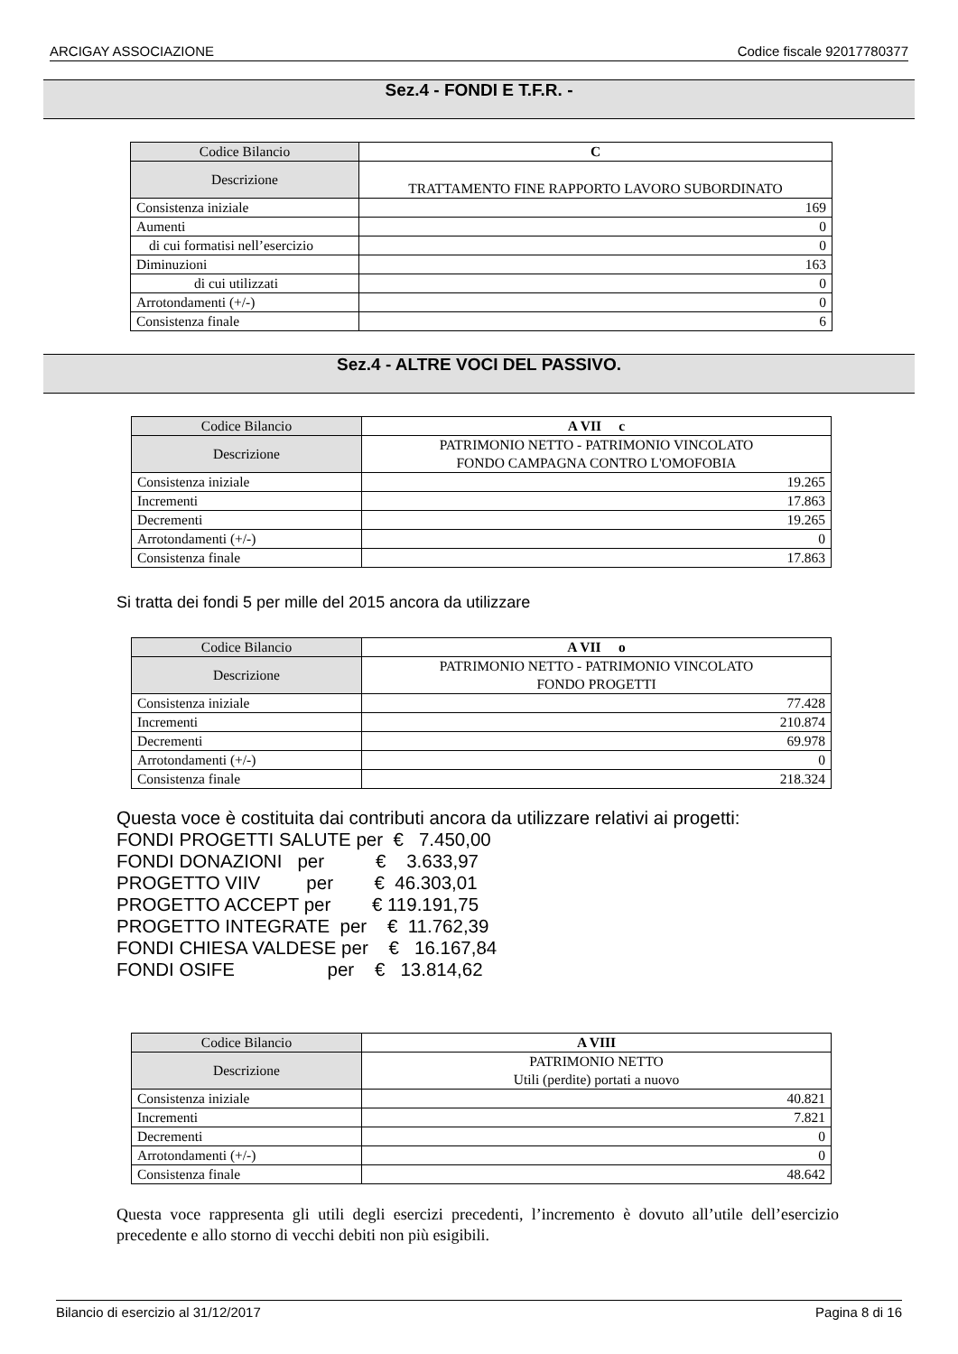ARCIGAY ASSOCIAZIONE Codice fiscale 92017780377
Sez.4 - FONDI E T.F.R. -
| Codice Bilancio | C |
| Descrizione | TRATTAMENTO FINE RAPPORTO LAVORO SUBORDINATO |
| Consistenza iniziale | 169 |
| Aumenti | 0 |
| di cui formatisi nell’esercizio | 0 |
| Diminuzioni | 163 |
| di cui utilizzati | 0 |
| Arrotondamenti (+/-) | 0 |
| Consistenza finale | 6 |
Sez.4 - ALTRE VOCI DEL PASSIVO.
| Codice Bilancio | A VII c |
| Descrizione | PATRIMONIO NETTO - PATRIMONIO VINCOLATO FONDO CAMPAGNA CONTRO L'OMOFOBIA |
| Consistenza iniziale | 19.265 |
| Incrementi | 17.863 |
| Decrementi | 19.265 |
| Arrotondamenti (+/-) | 0 |
| Consistenza finale | 17.863 |
Si tratta dei fondi 5 per mille del 2015 ancora da utilizzare
| Codice Bilancio | A VII o |
| Descrizione | PATRIMONIO NETTO - PATRIMONIO VINCOLATO FONDO PROGETTI |
| Consistenza iniziale | 77.428 |
| Incrementi | 210.874 |
| Decrementi | 69.978 |
| Arrotondamenti (+/-) | 0 |
| Consistenza finale | 218.324 |
Questa voce è costituita dai contributi ancora da utilizzare relativi ai progetti: FONDI PROGETTI SALUTE per € 7.450,00 FONDI DONAZIONI per € 3.633,97 PROGETTO VIIV per € 46.303,01 PROGETTO ACCEPT per € 119.191,75 PROGETTO INTEGRATE per € 11.762,39 FONDI CHIESA VALDESE per € 16.167,84 FONDI OSIFE per € 13.814,62
| Codice Bilancio | A VIII |
| Descrizione | PATRIMONIO NETTO Utili (perdite) portati a nuovo |
| Consistenza iniziale | 40.821 |
| Incrementi | 7.821 |
| Decrementi | 0 |
| Arrotondamenti (+/-) | 0 |
| Consistenza finale | 48.642 |
Questa voce rappresenta gli utili degli esercizi precedenti, l’incremento è dovuto all’utile dell’esercizio precedente e allo storno di vecchi debiti non più esigibili.
Bilancio di esercizio al 31/12/2017 Pagina 8 di 16